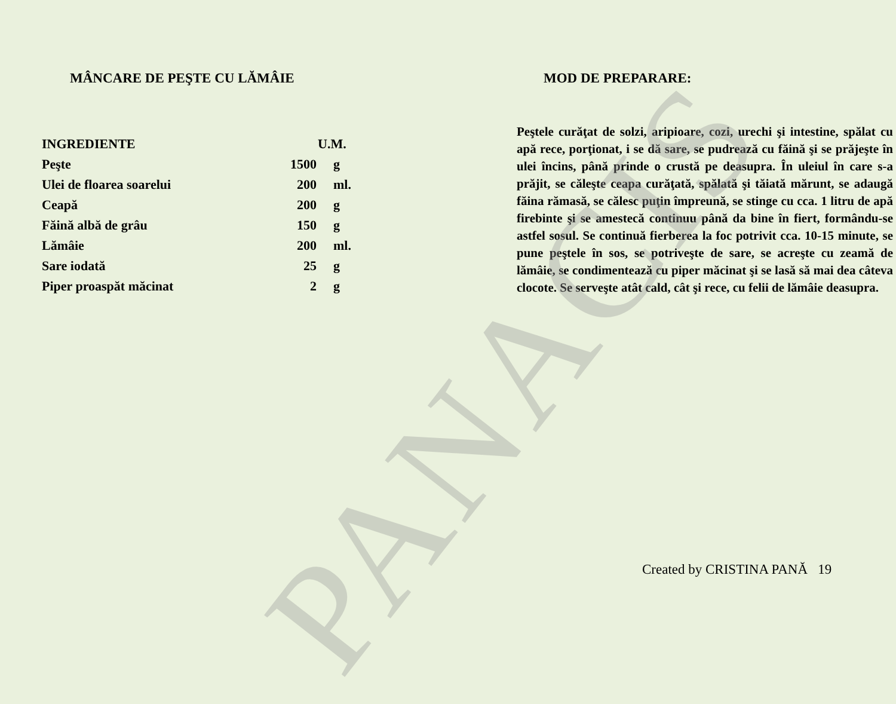PANACIS
MÂNCARE DE PEŞTE CU LĂMÂIE
| INGREDIENTE | U.M. | |
| --- | --- | --- |
| Peşte | 1500 | g |
| Ulei de floarea soarelui | 200 | ml. |
| Ceapă | 200 | g |
| Făină albă de grâu | 150 | g |
| Lămâie | 200 | ml. |
| Sare iodată | 25 | g |
| Piper proaspăt măcinat | 2 | g |
MOD DE PREPARARE:
Peştele curăţat de solzi, aripioare, cozi, urechi şi intestine, spălat cu apă rece, porţionat, i se dă sare, se pudrează cu făină şi se prăjeşte în ulei încins, până prinde o crustă pe deasupra. În uleiul în care s-a prăjit, se căleşte ceapa curăţată, spălată şi tăiată mărunt, se adaugă făina rămasă, se călesc puţin împreună, se stinge cu cca. 1 litru de apă firebinte şi se amestecă continuu până da bine în fiert, formându-se astfel sosul. Se continuă fierberea la foc potrivit cca. 10-15 minute, se pune peştele în sos, se potriveşte de sare, se acreşte cu zeamă de lămâie, se condimentează cu piper măcinat şi se lasă să mai dea câteva clocote. Se serveşte atât cald, cât şi rece, cu felii de lămâie deasupra.
Created by CRISTINA PANĂ 19